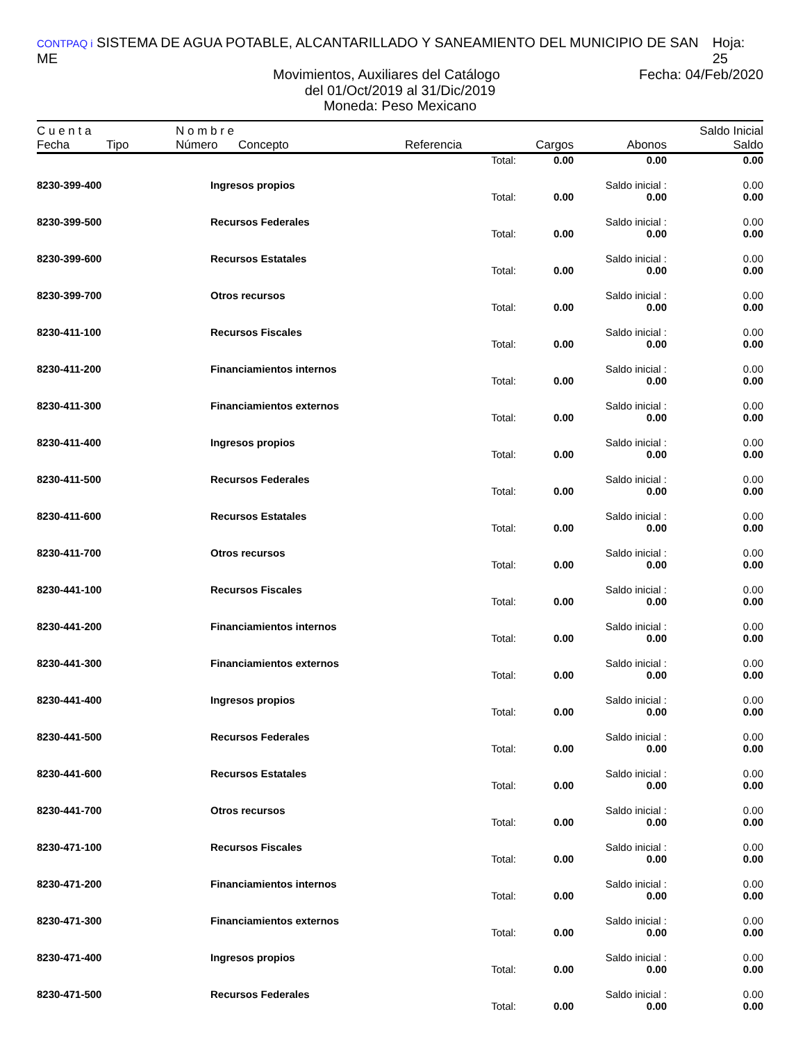CONTPAQ i SISTEMA DE AGUA POTABLE, ALCANTARILLADO Y SANEAMIENTO DEL MUNICIPIO DE SAN ME Hoja: 25
Movimientos, Auxiliares del Catálogo Fecha: 04/Feb/2020
del 01/Oct/2019 al 31/Dic/2019
Moneda: Peso Mexicano
| C u e n t a | | N o m b r e | | | | | Saldo Inicial |
| --- | --- | --- | --- | --- | --- | --- | --- |
| Fecha | Tipo | Número | Concepto | Referencia | Cargos | Abonos | Saldo |
| | | | | Total: | 0.00 | 0.00 | 0.00 |
| 8230-399-400 | | Ingresos propios | | | | Saldo inicial : | 0.00 |
| | | | | Total: | 0.00 | 0.00 | 0.00 |
| 8230-399-500 | | Recursos Federales | | | | Saldo inicial : | 0.00 |
| | | | | Total: | 0.00 | 0.00 | 0.00 |
| 8230-399-600 | | Recursos Estatales | | | | Saldo inicial : | 0.00 |
| | | | | Total: | 0.00 | 0.00 | 0.00 |
| 8230-399-700 | | Otros recursos | | | | Saldo inicial : | 0.00 |
| | | | | Total: | 0.00 | 0.00 | 0.00 |
| 8230-411-100 | | Recursos Fiscales | | | | Saldo inicial : | 0.00 |
| | | | | Total: | 0.00 | 0.00 | 0.00 |
| 8230-411-200 | | Financiamientos internos | | | | Saldo inicial : | 0.00 |
| | | | | Total: | 0.00 | 0.00 | 0.00 |
| 8230-411-300 | | Financiamientos externos | | | | Saldo inicial : | 0.00 |
| | | | | Total: | 0.00 | 0.00 | 0.00 |
| 8230-411-400 | | Ingresos propios | | | | Saldo inicial : | 0.00 |
| | | | | Total: | 0.00 | 0.00 | 0.00 |
| 8230-411-500 | | Recursos Federales | | | | Saldo inicial : | 0.00 |
| | | | | Total: | 0.00 | 0.00 | 0.00 |
| 8230-411-600 | | Recursos Estatales | | | | Saldo inicial : | 0.00 |
| | | | | Total: | 0.00 | 0.00 | 0.00 |
| 8230-411-700 | | Otros recursos | | | | Saldo inicial : | 0.00 |
| | | | | Total: | 0.00 | 0.00 | 0.00 |
| 8230-441-100 | | Recursos Fiscales | | | | Saldo inicial : | 0.00 |
| | | | | Total: | 0.00 | 0.00 | 0.00 |
| 8230-441-200 | | Financiamientos internos | | | | Saldo inicial : | 0.00 |
| | | | | Total: | 0.00 | 0.00 | 0.00 |
| 8230-441-300 | | Financiamientos externos | | | | Saldo inicial : | 0.00 |
| | | | | Total: | 0.00 | 0.00 | 0.00 |
| 8230-441-400 | | Ingresos propios | | | | Saldo inicial : | 0.00 |
| | | | | Total: | 0.00 | 0.00 | 0.00 |
| 8230-441-500 | | Recursos Federales | | | | Saldo inicial : | 0.00 |
| | | | | Total: | 0.00 | 0.00 | 0.00 |
| 8230-441-600 | | Recursos Estatales | | | | Saldo inicial : | 0.00 |
| | | | | Total: | 0.00 | 0.00 | 0.00 |
| 8230-441-700 | | Otros recursos | | | | Saldo inicial : | 0.00 |
| | | | | Total: | 0.00 | 0.00 | 0.00 |
| 8230-471-100 | | Recursos Fiscales | | | | Saldo inicial : | 0.00 |
| | | | | Total: | 0.00 | 0.00 | 0.00 |
| 8230-471-200 | | Financiamientos internos | | | | Saldo inicial : | 0.00 |
| | | | | Total: | 0.00 | 0.00 | 0.00 |
| 8230-471-300 | | Financiamientos externos | | | | Saldo inicial : | 0.00 |
| | | | | Total: | 0.00 | 0.00 | 0.00 |
| 8230-471-400 | | Ingresos propios | | | | Saldo inicial : | 0.00 |
| | | | | Total: | 0.00 | 0.00 | 0.00 |
| 8230-471-500 | | Recursos Federales | | | | Saldo inicial : | 0.00 |
| | | | | Total: | 0.00 | 0.00 | 0.00 |